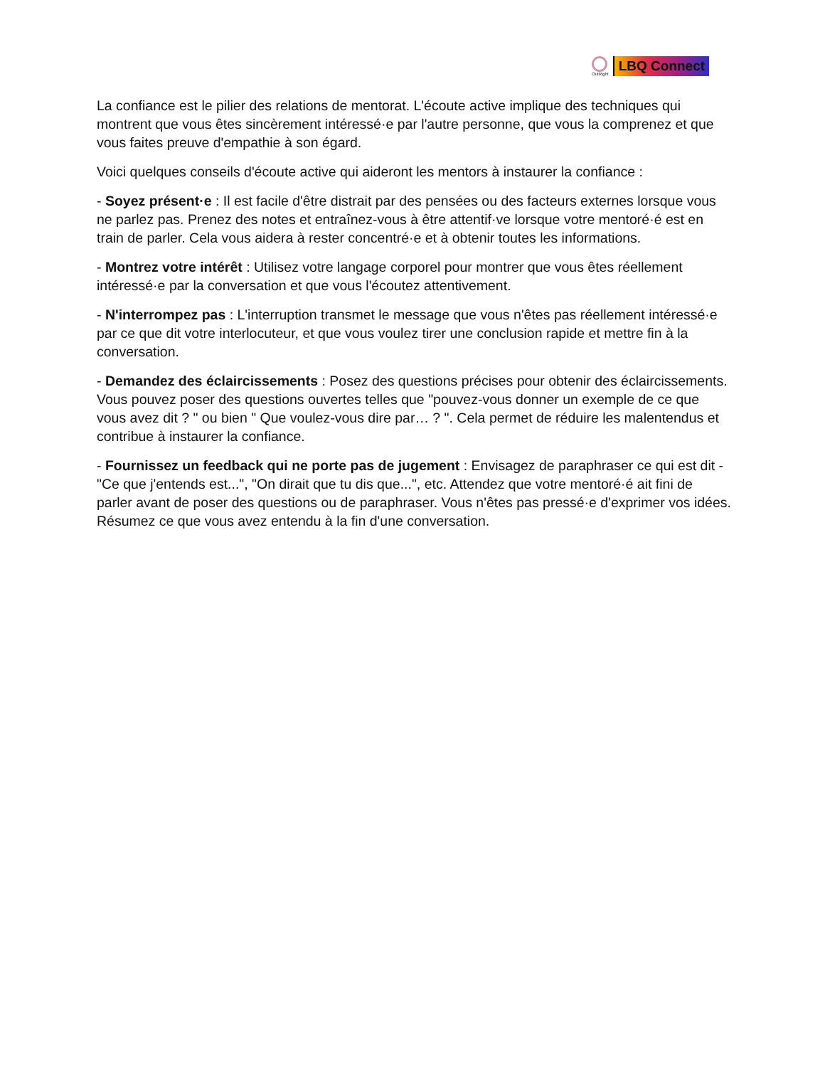OutRight
LBQ Connect
La confiance est le pilier des relations de mentorat. L'écoute active implique des techniques qui montrent que vous êtes sincèrement intéressé·e par l'autre personne, que vous la comprenez et que vous faites preuve d'empathie à son égard.
Voici quelques conseils d'écoute active qui aideront les mentors à instaurer la confiance :
- Soyez présent·e : Il est facile d'être distrait par des pensées ou des facteurs externes lorsque vous ne parlez pas. Prenez des notes et entraînez-vous à être attentif·ve lorsque votre mentoré·é est en train de parler. Cela vous aidera à rester concentré·e et à obtenir toutes les informations.
- Montrez votre intérêt : Utilisez votre langage corporel pour montrer que vous êtes réellement intéressé·e par la conversation et que vous l'écoutez attentivement.
- N'interrompez pas : L'interruption transmet le message que vous n'êtes pas réellement intéressé·e par ce que dit votre interlocuteur, et que vous voulez tirer une conclusion rapide et mettre fin à la conversation.
- Demandez des éclaircissements : Posez des questions précises pour obtenir des éclaircissements. Vous pouvez poser des questions ouvertes telles que "pouvez-vous donner un exemple de ce que vous avez dit ? " ou bien " Que voulez-vous dire par… ? ". Cela permet de réduire les malentendus et contribue à instaurer la confiance.
- Fournissez un feedback qui ne porte pas de jugement : Envisagez de paraphraser ce qui est dit - "Ce que j'entends est...", "On dirait que tu dis que...", etc. Attendez que votre mentoré·é ait fini de parler avant de poser des questions ou de paraphraser. Vous n'êtes pas pressé·e d'exprimer vos idées. Résumez ce que vous avez entendu à la fin d'une conversation.